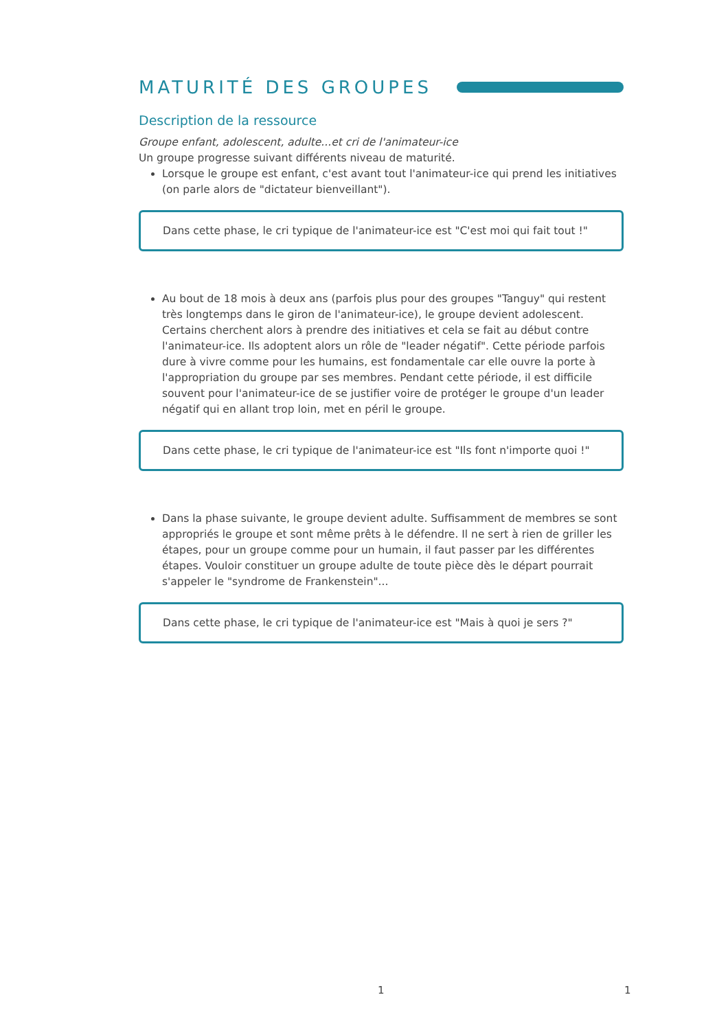MATURITÉ DES GROUPES
Description de la ressource
Groupe enfant, adolescent, adulte...et cri de l'animateur-ice
Un groupe progresse suivant différents niveau de maturité.
Lorsque le groupe est enfant, c'est avant tout l'animateur-ice qui prend les initiatives (on parle alors de "dictateur bienveillant").
Dans cette phase, le cri typique de l'animateur-ice est "C'est moi qui fait tout !"
Au bout de 18 mois à deux ans (parfois plus pour des groupes "Tanguy" qui restent très longtemps dans le giron de l'animateur-ice), le groupe devient adolescent. Certains cherchent alors à prendre des initiatives et cela se fait au début contre l'animateur-ice. Ils adoptent alors un rôle de "leader négatif". Cette période parfois dure à vivre comme pour les humains, est fondamentale car elle ouvre la porte à l'appropriation du groupe par ses membres. Pendant cette période, il est difficile souvent pour l'animateur-ice de se justifier voire de protéger le groupe d'un leader négatif qui en allant trop loin, met en péril le groupe.
Dans cette phase, le cri typique de l'animateur-ice est "Ils font n'importe quoi !"
Dans la phase suivante, le groupe devient adulte. Suffisamment de membres se sont appropriés le groupe et sont même prêts à le défendre. Il ne sert à rien de griller les étapes, pour un groupe comme pour un humain, il faut passer par les différentes étapes. Vouloir constituer un groupe adulte de toute pièce dès le départ pourrait s'appeler le "syndrome de Frankenstein"...
Dans cette phase, le cri typique de l'animateur-ice est "Mais à quoi je sers ?"
1 1